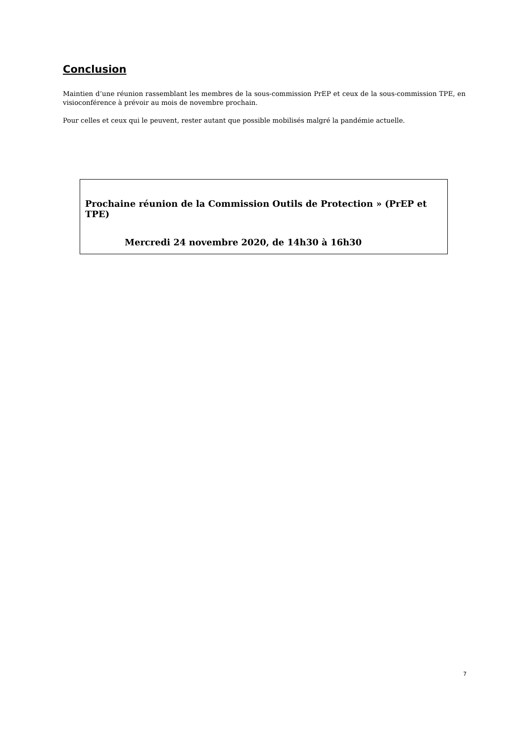Conclusion
Maintien d’une réunion rassemblant les membres de la sous-commission PrEP et ceux de la sous-commission TPE, en visioconférence à prévoir au mois de novembre prochain.
Pour celles et ceux qui le peuvent, rester autant que possible mobilisés malgré la pandémie actuelle.
Prochaine réunion de la Commission Outils de Protection » (PrEP et TPE)
Mercredi 24 novembre 2020, de 14h30 à 16h30
7